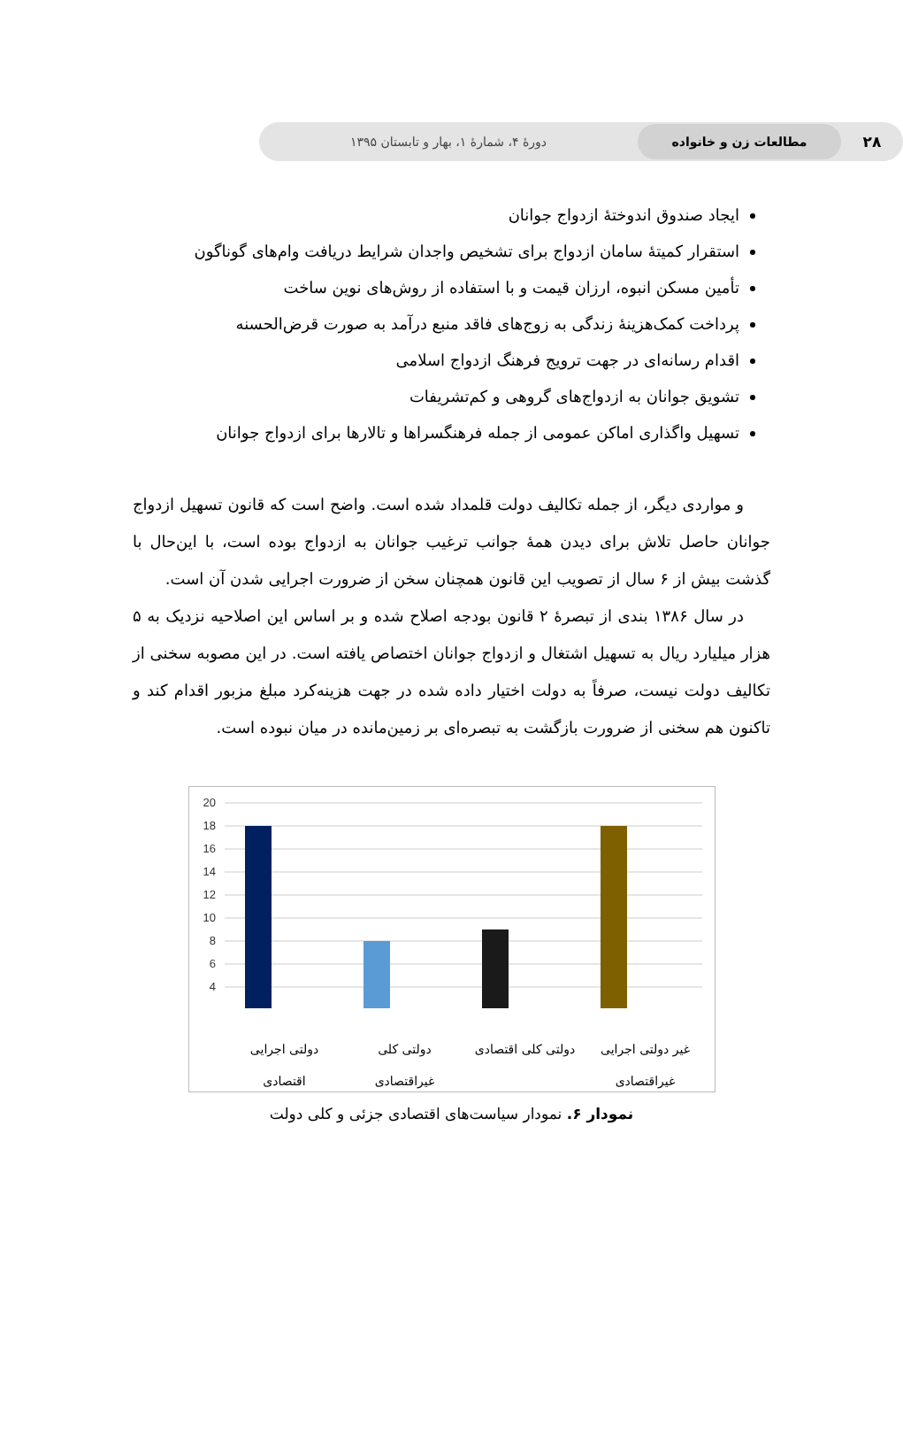۲۸ مطالعات زن و خانواده دورهٔ ۴، شمارهٔ ۱، بهار و تابستان ۱۳۹۵
ایجاد صندوق اندوختهٔ ازدواج جوانان
استقرار کمیتهٔ سامان ازدواج برای تشخیص واجدان شرایط دریافت وام‌های گوناگون
تأمین مسکن انبوه، ارزان قیمت و با استفاده از روش‌های نوین ساخت
پرداخت کمک‌هزینهٔ زندگی به زوج‌های فاقد منبع درآمد به صورت قرض‌الحسنه
اقدام رسانه‌ای در جهت ترویج فرهنگ ازدواج اسلامی
تشویق جوانان به ازدواج‌های گروهی و کم‌تشریفات
تسهیل واگذاری اماکن عمومی از جمله فرهنگسراها و تالارها برای ازدواج جوانان
و مواردی دیگر، از جمله تکالیف دولت قلمداد شده است. واضح است که قانون تسهیل ازدواج جوانان حاصل تلاش برای دیدن همهٔ جوانب ترغیب جوانان به ازدواج بوده است، با این‌حال با گذشت بیش از ۶ سال از تصویب این قانون همچنان سخن از ضرورت اجرایی شدن آن است.
در سال ۱۳۸۶ بندی از تبصرهٔ ۲ قانون بودجه اصلاح شده و بر اساس این اصلاحیه نزدیک به ۵ هزار میلیارد ریال به تسهیل اشتغال و ازدواج جوانان اختصاص یافته است. در این مصوبه سخنی از تکالیف دولت نیست، صرفاً به دولت اختیار داده شده در جهت هزینه‌کرد مبلغ مزبور اقدام کند و تاکنون هم سخنی از ضرورت بازگشت به تبصره‌ای بر زمین‌مانده در میان نبوده است.
20
18
16
14
12
10
8
6
4
دولتی اجرایی
اقتصادی
دولتی کلی
غیراقتصادی
دولتی کلی اقتصادی غیر دولتی اجرایی
غیراقتصادی
نمودار ۶. نمودار سیاست‌های اقتصادی جزئی و کلی دولت